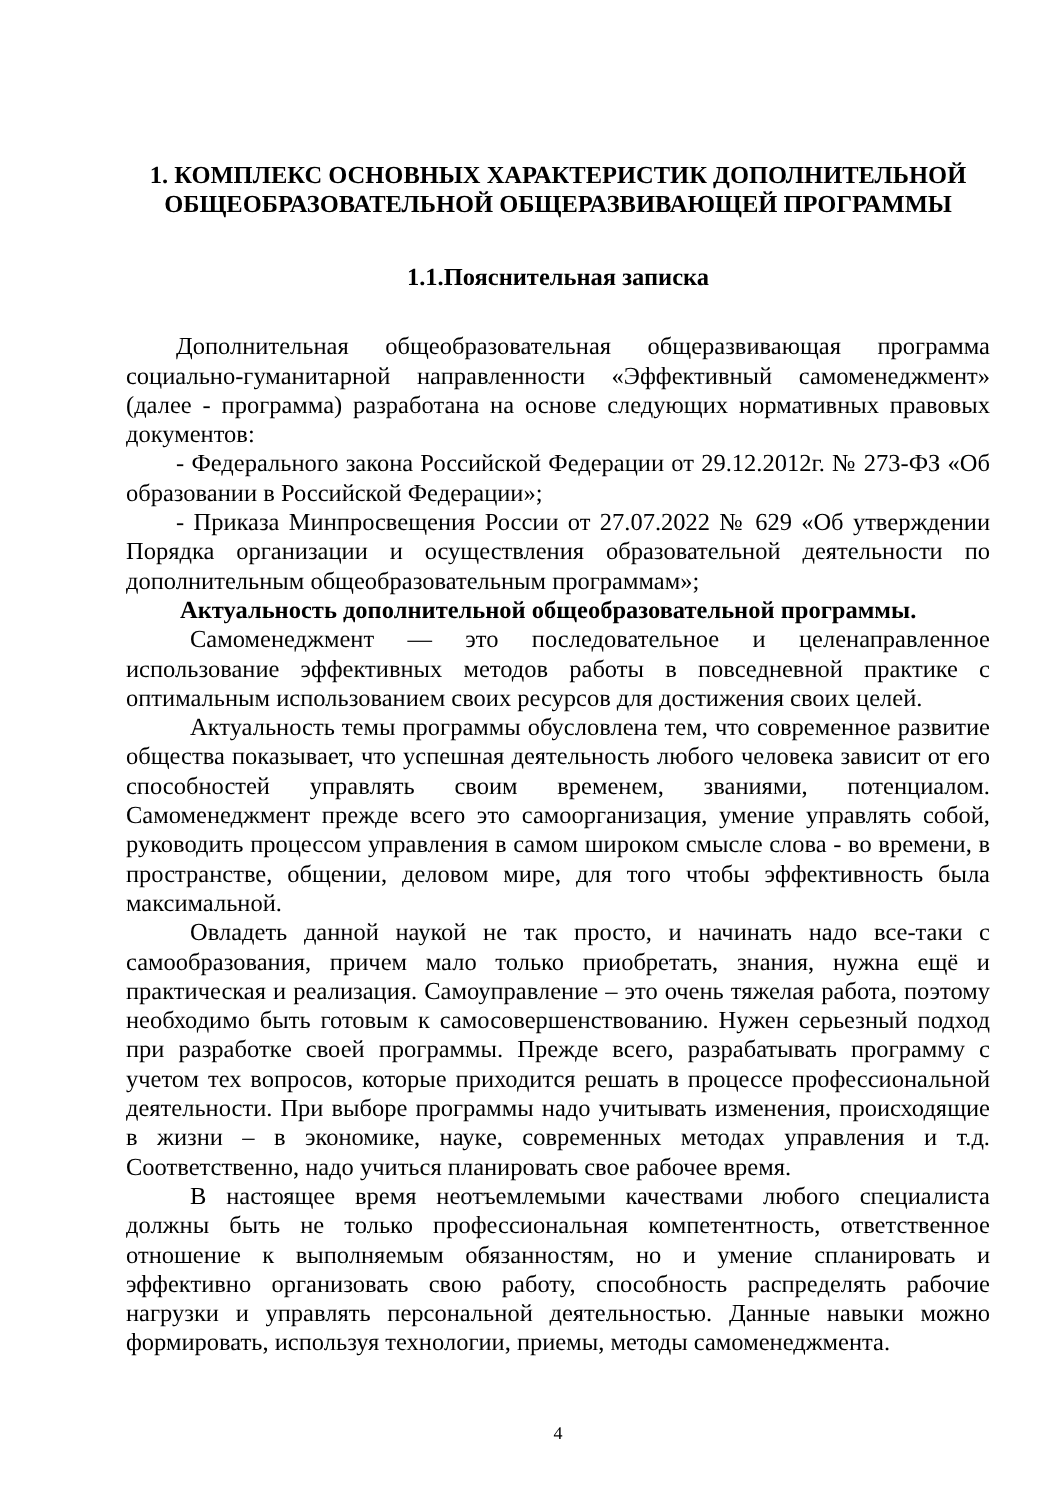1. КОМПЛЕКС ОСНОВНЫХ ХАРАКТЕРИСТИК ДОПОЛНИТЕЛЬНОЙ ОБЩЕОБРАЗОВАТЕЛЬНОЙ ОБЩЕРАЗВИВАЮЩЕЙ ПРОГРАММЫ
1.1.Пояснительная записка
Дополнительная общеобразовательная общеразвивающая программа социально-гуманитарной направленности «Эффективный самоменеджмент» (далее - программа) разработана на основе следующих нормативных правовых документов:
- Федерального закона Российской Федерации от 29.12.2012г. № 273-ФЗ «Об образовании в Российской Федерации»;
- Приказа Минпросвещения России от 27.07.2022 № 629 «Об утверждении Порядка организации и осуществления образовательной деятельности по дополнительным общеобразовательным программам»;
Актуальность дополнительной общеобразовательной программы.
Самоменеджмент — это последовательное и целенаправленное использование эффективных методов работы в повседневной практике с оптимальным использованием своих ресурсов для достижения своих целей.
Актуальность темы программы обусловлена тем, что современное развитие общества показывает, что успешная деятельность любого человека зависит от его способностей управлять своим временем, званиями, потенциалом. Самоменеджмент прежде всего это самоорганизация, умение управлять собой, руководить процессом управления в самом широком смысле слова - во времени, в пространстве, общении, деловом мире, для того чтобы эффективность была максимальной.
Овладеть данной наукой не так просто, и начинать надо все-таки с самообразования, причем мало только приобретать, знания, нужна ещё и практическая и реализация. Самоуправление – это очень тяжелая работа, поэтому необходимо быть готовым к самосовершенствованию. Нужен серьезный подход при разработке своей программы. Прежде всего, разрабатывать программу с учетом тех вопросов, которые приходится решать в процессе профессиональной деятельности. При выборе программы надо учитывать изменения, происходящие в жизни – в экономике, науке, современных методах управления и т.д. Соответственно, надо учиться планировать свое рабочее время.
В настоящее время неотъемлемыми качествами любого специалиста должны быть не только профессиональная компетентность, ответственное отношение к выполняемым обязанностям, но и умение спланировать и эффективно организовать свою работу, способность распределять рабочие нагрузки и управлять персональной деятельностью. Данные навыки можно формировать, используя технологии, приемы, методы самоменеджмента.
4